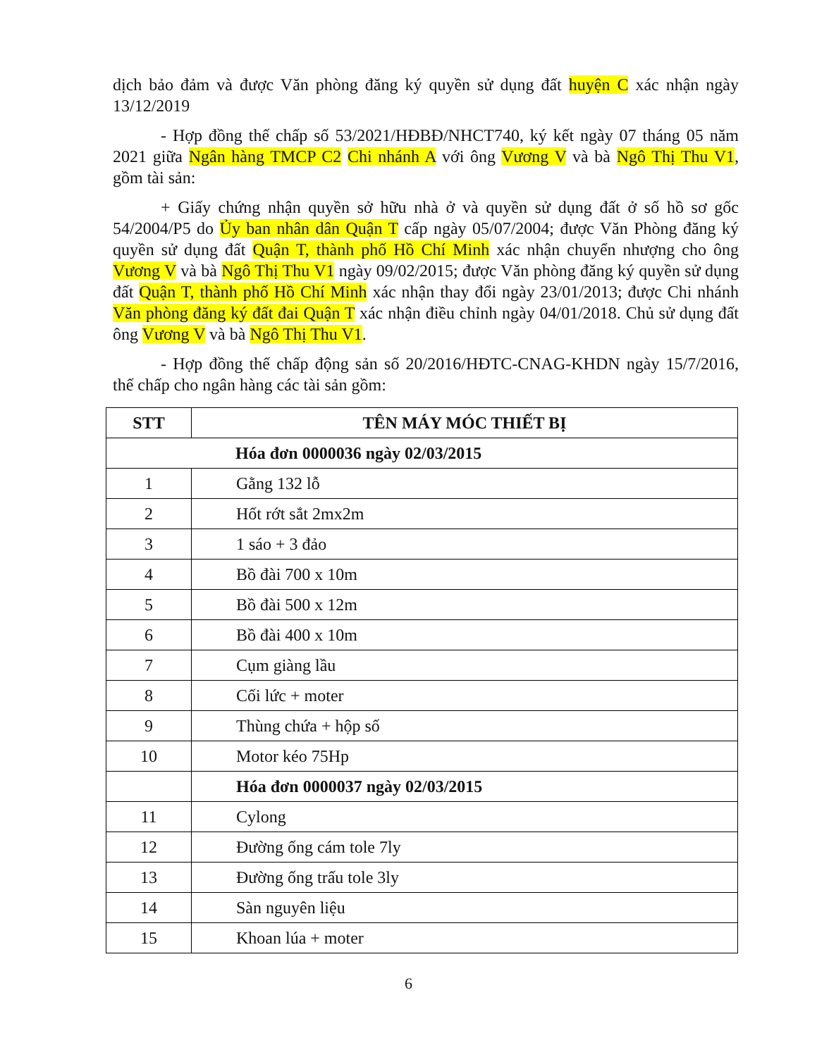dịch bảo đảm và được Văn phòng đăng ký quyền sử dụng đất huyện C xác nhận ngày 13/12/2019
- Hợp đồng thế chấp số 53/2021/HĐBĐ/NHCT740, ký kết ngày 07 tháng 05 năm 2021 giữa Ngân hàng TMCP C2 Chi nhánh A với ông Vương V và bà Ngô Thị Thu V1, gồm tài sản:
+ Giấy chứng nhận quyền sở hữu nhà ở và quyền sử dụng đất ở số hồ sơ gốc 54/2004/P5 do Ủy ban nhân dân Quận T cấp ngày 05/07/2004; được Văn Phòng đăng ký quyền sử dụng đất Quận T, thành phố Hồ Chí Minh xác nhận chuyển nhượng cho ông Vương V và bà Ngô Thị Thu V1 ngày 09/02/2015; được Văn phòng đăng ký quyền sử dụng đất Quận T, thành phố Hồ Chí Minh xác nhận thay đổi ngày 23/01/2013; được Chi nhánh Văn phòng đăng ký đất đai Quận T xác nhận điều chỉnh ngày 04/01/2018. Chủ sử dụng đất ông Vương V và bà Ngô Thị Thu V1.
- Hợp đồng thế chấp động sản số 20/2016/HĐTC-CNAG-KHDN ngày 15/7/2016, thế chấp cho ngân hàng các tài sản gồm:
| STT | TÊN MÁY MÓC THIẾT BỊ |
| --- | --- |
| Hóa đơn 0000036 ngày 02/03/2015 | |
| 1 | Gằng 132 lỗ |
| 2 | Hốt rớt sắt 2mx2m |
| 3 | 1 sáo + 3 đảo |
| 4 | Bồ đài 700 x 10m |
| 5 | Bồ đài 500 x 12m |
| 6 | Bồ đài 400 x 10m |
| 7 | Cụm giàng lầu |
| 8 | Cối lức + moter |
| 9 | Thùng chứa + hộp số |
| 10 | Motor kéo 75Hp |
| | Hóa đơn 0000037 ngày 02/03/2015 |
| 11 | Cylong |
| 12 | Đường ống cám tole 7ly |
| 13 | Đường ống trấu tole 3ly |
| 14 | Sàn nguyên liệu |
| 15 | Khoan lúa + moter |
6